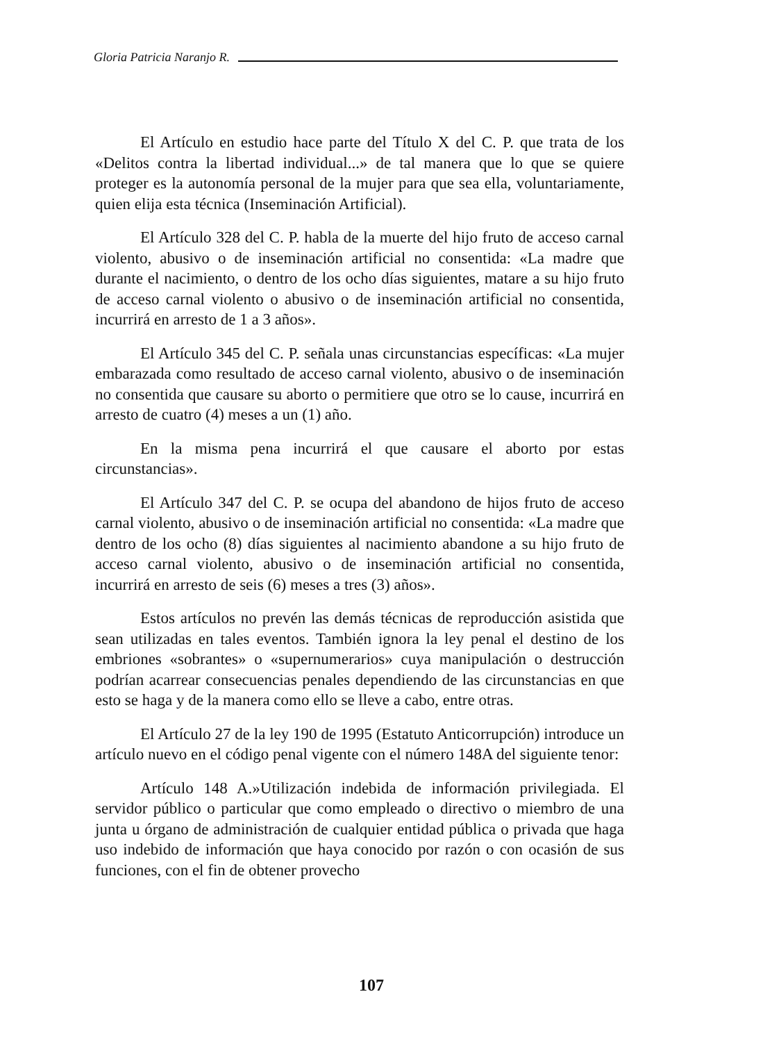Gloria Patricia Naranjo R.
El Artículo en estudio hace parte del Título X del C. P. que trata de los «Delitos contra la libertad individual...» de tal manera que lo que se quiere proteger es la autonomía personal de la mujer para que sea ella, voluntariamente, quien elija esta técnica (Inseminación Artificial).
El Artículo 328 del C. P. habla de la muerte del hijo fruto de acceso carnal violento, abusivo o de inseminación artificial no consentida: «La madre que durante el nacimiento, o dentro de los ocho días siguientes, matare a su hijo fruto de acceso carnal violento o abusivo o de inseminación artificial no consentida, incurrirá en arresto de 1 a 3 años».
El Artículo 345 del C. P. señala unas circunstancias específicas: «La mujer embarazada como resultado de acceso carnal violento, abusivo o de inseminación no consentida que causare su aborto o permitiere que otro se lo cause, incurrirá en arresto de cuatro (4) meses a un (1) año.
En la misma pena incurrirá el que causare el aborto por estas circunstancias».
El Artículo 347 del C. P. se ocupa del abandono de hijos fruto de acceso carnal violento, abusivo o de inseminación artificial no consentida: «La madre que dentro de los ocho (8) días siguientes al nacimiento abandone a su hijo fruto de acceso carnal violento, abusivo o de inseminación artificial no consentida, incurrirá en arresto de seis (6) meses a tres (3) años».
Estos artículos no prevén las demás técnicas de reproducción asistida que sean utilizadas en tales eventos. También ignora la ley penal el destino de los embriones «sobrantes» o «supernumerarios» cuya manipulación o destrucción podrían acarrear consecuencias penales dependiendo de las circunstancias en que esto se haga y de la manera como ello se lleve a cabo, entre otras.
El Artículo 27 de la ley 190 de 1995 (Estatuto Anticorrupción) introduce un artículo nuevo en el código penal vigente con el número 148A del siguiente tenor:
Artículo 148 A.»Utilización indebida de información privilegiada. El servidor público o particular que como empleado o directivo o miembro de una junta u órgano de administración de cualquier entidad pública o privada que haga uso indebido de información que haya conocido por razón o con ocasión de sus funciones, con el fin de obtener provecho
107